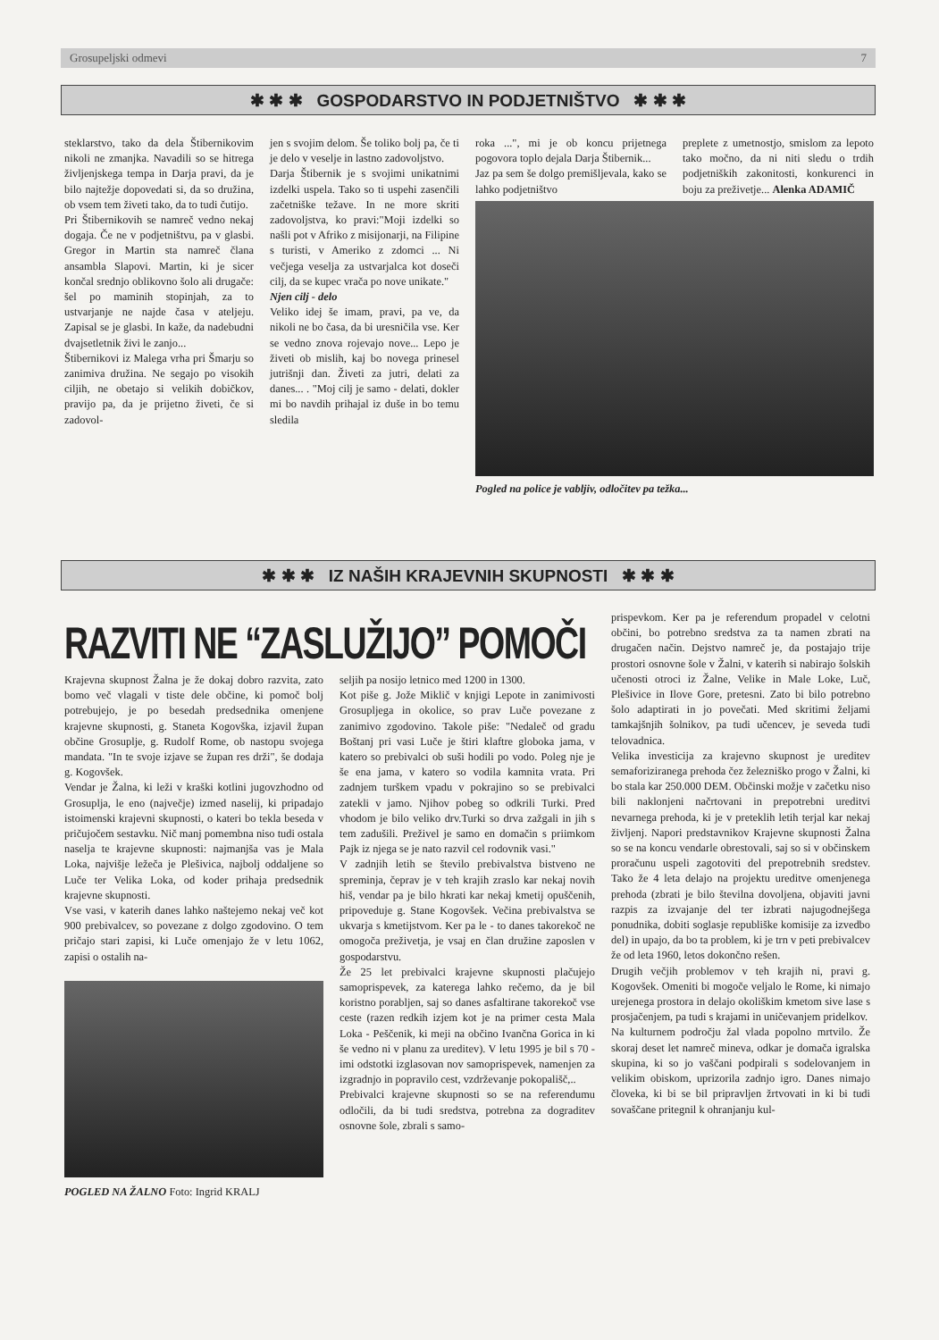Grosupeljski odmevi 7
✱ ✱ ✱ GOSPODARSTVO IN PODJETNIŠTVO ✱ ✱ ✱
steklarstvo, tako da dela Štibernikovim nikoli ne zmanjka. Navadili so se hitrega življenjskega tempa in Darja pravi, da je bilo najtežje dopovedati si, da so družina, ob vsem tem živeti tako, da to tudi čutijo.
Pri Štibernikovih se namreč vedno nekaj dogaja. Če ne v podjetništvu, pa v glasbi. Gregor in Martin sta namreč člana ansambla Slapovi. Martin, ki je sicer končal srednjo oblikovno šolo ali drugače: šel po maminih stopinjah, za to ustvarjanje ne najde časa v ateljeju. Zapisal se je glasbi. In kaže, da nadebudni dvajsetletnik živi le zanjo...
Štibernikovi iz Malega vrha pri Šmarju so zanimiva družina. Ne segajo po visokih ciljih, ne obetajo si velikih dobičkov, pravijo pa, da je prijetno živeti, če si zadovol-
jen s svojim delom. Še toliko bolj pa, če ti je delo v veselje in lastno zadovoljstvo.
Darja Štibernik je s svojimi unikatnimi izdelki uspela. Tako so ti uspehi zasenčili začetniške težave. In ne more skriti zadovoljstva, ko pravi:"Moji izdelki so našli pot v Afriko z misijonarji, na Filipine s turisti, v Ameriko z zdomci ... Ni večjega veselja za ustvarjalca kot doseči cilj, da se kupec vrača po nove unikate."
Njen cilj - delo
Veliko idej še imam, pravi, pa ve, da nikoli ne bo časa, da bi uresničila vse. Ker se vedno znova rojevajo nove... Lepo je živeti ob mislih, kaj bo novega prinesel jutrišnji dan. Živeti za jutri, delati za danes... . "Moj cilj je samo - delati, dokler mi bo navdih prihajal iz duše in bo temu sledila
roka ...", mi je ob koncu prijetnega pogovora toplo dejala Darja Štibernik...
Jaz pa sem še dolgo premišljevala, kako se lahko podjetništvo
preplete z umetnostjo, smislom za lepoto tako močno, da ni niti sledu o trdih podjetniških zakonitosti, konkurenci in boju za preživetje... Alenka ADAMIČ
Pogled na police je vabljiv, odločitev pa težka...
✱ ✱ ✱ IZ NAŠIH KRAJEVNIH SKUPNOSTI ✱ ✱ ✱
RAZVITI NE “ZASLUŽIJO” POMOČI
Krajevna skupnost Žalna je že dokaj dobro razvita, zato bomo več vlagali v tiste dele občine, ki pomoč bolj potrebujejo, je po besedah predsednika omenjene krajevne skupnosti, g. Staneta Kogovška, izjavil župan občine Grosuplje, g. Rudolf Rome, ob nastopu svojega mandata. "In te svoje izjave se župan res drži", še dodaja g. Kogovšek.
Vendar je Žalna, ki leži v kraški kotlini jugovzhodno od Grosuplja, le eno (največje) izmed naselij, ki pripadajo istoimenski krajevni skupnosti, o kateri bo tekla beseda v pričujočem sestavku. Nič manj pomembna niso tudi ostala naselja te krajevne skupnosti: najmanjša vas je Mala Loka, najvišje ležeča je Plešivica, najbolj oddaljene so Luče ter Velika Loka, od koder prihaja predsednik krajevne skupnosti.
Vse vasi, v katerih danes lahko naštejemo nekaj več kot 900 prebivalcev, so povezane z dolgo zgodovino. O tem pričajo stari zapisi, ki Luče omenjajo že v letu 1062, zapisi o ostalih na-
POGLED NA ŽALNO Foto: Ingrid KRALJ
seljih pa nosijo letnico med 1200 in 1300.
Kot piše g. Jože Miklič v knjigi Lepote in zanimivosti Grosupljega in okolice, so prav Luče povezane z zanimivo zgodovino. Takole piše: "Nedaleč od gradu Boštanj pri vasi Luče je štiri klaftre globoka jama, v katero so prebivalci ob suši hodili po vodo. Poleg nje je še ena jama, v katero so vodila kamnita vrata. Pri zadnjem turškem vpadu v pokrajino so se prebivalci zatekli v jamo. Njihov pobeg so odkrili Turki. Pred vhodom je bilo veliko drv.Turki so drva zažgali in jih s tem zadušili. Preživel je samo en domačin s priimkom Pajk iz njega se je nato razvil cel rodovnik vasi."
V zadnjih letih se število prebivalstva bistveno ne spreminja, čeprav je v teh krajih zraslo kar nekaj novih hiš, vendar pa je bilo hkrati kar nekaj kmetij opuščenih, pripoveduje g. Stane Kogovšek. Večina prebivalstva se ukvarja s kmetijstvom. Ker pa le - to danes takorekoč ne omogoča preživetja, je vsaj en član družine zaposlen v gospodarstvu.
Že 25 let prebivalci krajevne skupnosti plačujejo samoprispevek, za katerega lahko rečemo, da je bil koristno porabljen, saj so danes asfaltirane takorekoč vse ceste (razen redkih izjem kot je na primer cesta Mala Loka - Peščenik, ki meji na občino Ivančna Gorica in ki še vedno ni v planu za ureditev). V letu 1995 je bil s 70 - imi odstotki izglasovan nov samoprispevek, namenjen za izgradnjo in popravilo cest, vzdrževanje pokopališč,..
Prebivalci krajevne skupnosti so se na referendumu odločili, da bi tudi sredstva, potrebna za dograditev osnovne šole, zbrali s samo-
prispevkom. Ker pa je referendum propadel v celotni občini, bo potrebno sredstva za ta namen zbrati na drugačen način. Dejstvo namreč je, da postajajo trije prostori osnovne šole v Žalni, v katerih si nabirajo šolskih učenosti otroci iz Žalne, Velike in Male Loke, Luč, Plešivice in Ilove Gore, pretesni. Zato bi bilo potrebno šolo adaptirati in jo povečati. Med skritimi željami tamkajšnjih šolnikov, pa tudi učencev, je seveda tudi telovadnica.
Velika investicija za krajevno skupnost je ureditev semaforiziranega prehoda čez železniško progo v Žalni, ki bo stala kar 250.000 DEM. Občinski možje v začetku niso bili naklonjeni načrtovani in prepotrebni ureditvi nevarnega prehoda, ki je v preteklih letih terjal kar nekaj življenj. Napori predstavnikov Krajevne skupnosti Žalna so se na koncu vendarle obrestovali, saj so si v občinskem proračunu uspeli zagotoviti del prepotrebnih sredstev. Tako že 4 leta delajo na projektu ureditve omenjenega prehoda (zbrati je bilo številna dovoljena, objaviti javni razpis za izvajanje del ter izbrati najugodnejšega ponudnika, dobiti soglasje republiške komisije za izvedbo del) in upajo, da bo ta problem, ki je trn v peti prebivalcev že od leta 1960, letos dokončno rešen.
Drugih večjih problemov v teh krajih ni, pravi g. Kogovšek. Omeniti bi mogoče veljalo le Rome, ki nimajo urejenega prostora in delajo okoliškim kmetom sive lase s prosjačenjem, pa tudi s krajami in uničevanjem pridelkov.
Na kulturnem področju žal vlada popolno mrtvilo. Že skoraj deset let namreč mineva, odkar je domača igralska skupina, ki so jo vaščani podpirali s sodelovanjem in velikim obiskom, uprizorila zadnjo igro. Danes nimajo človeka, ki bi se bil pripravljen žrtvovati in ki bi tudi sovaščane pritegnil k ohranjanju kul-